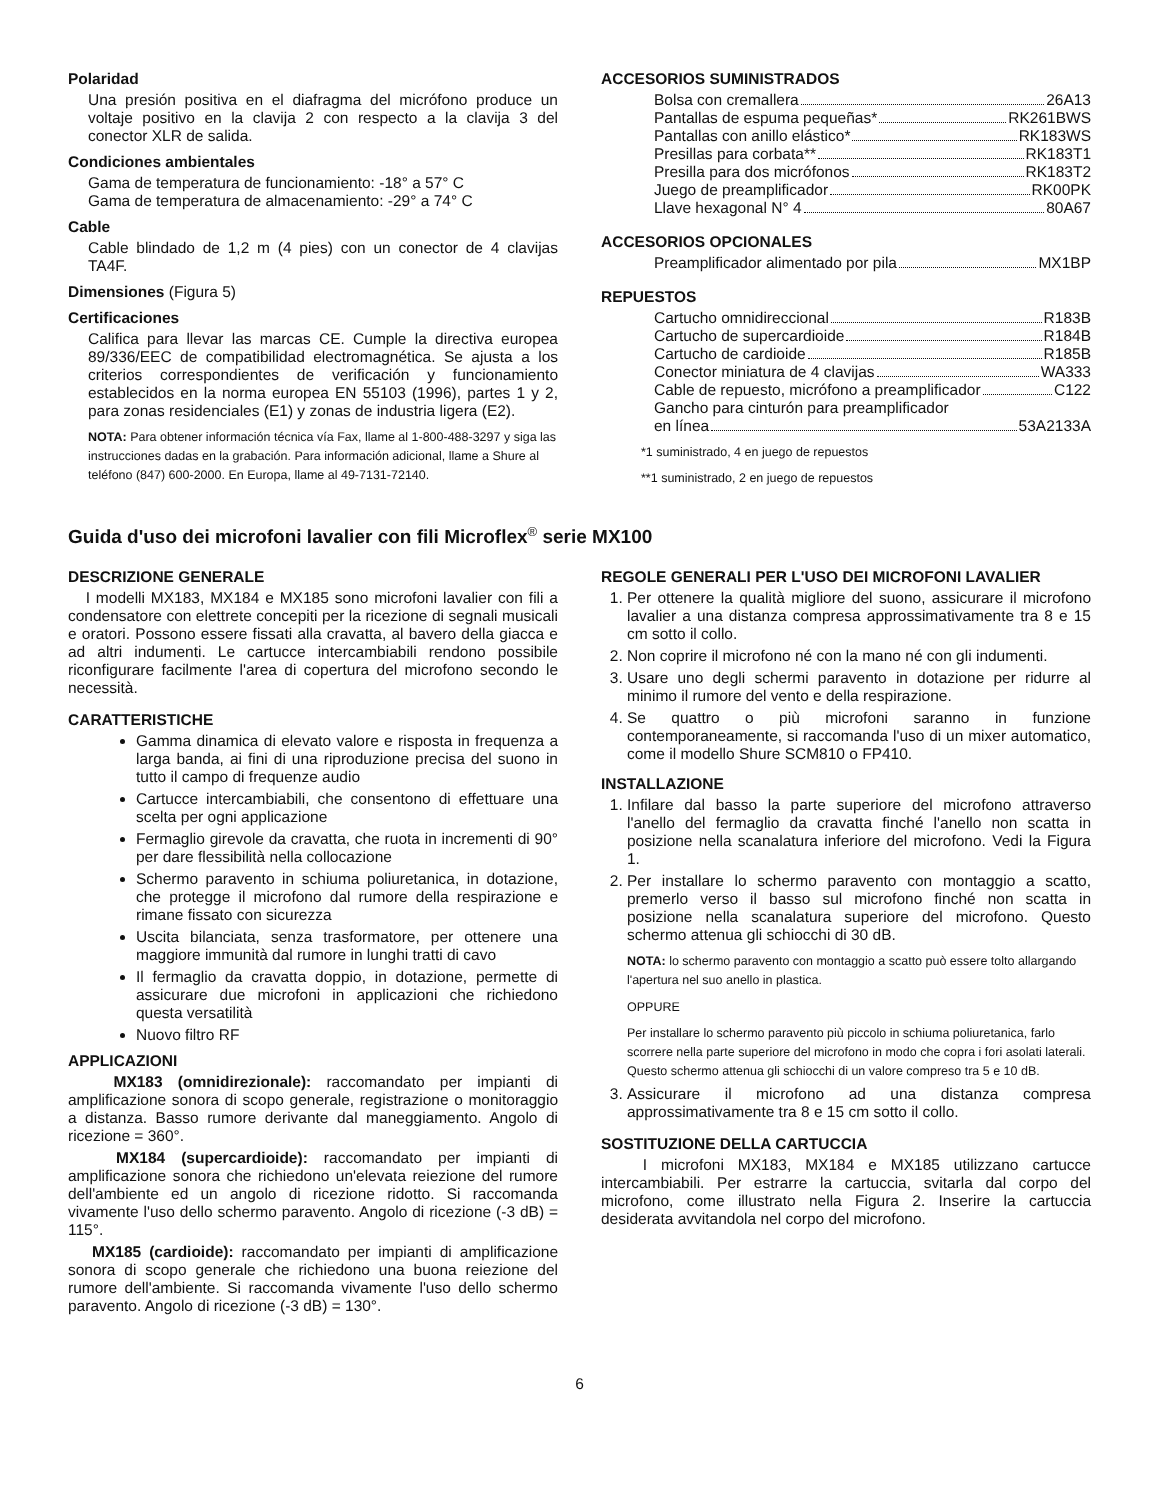Polaridad
Una presión positiva en el diafragma del micrófono produce un voltaje positivo en la clavija 2 con respecto a la clavija 3 del conector XLR de salida.
Condiciones ambientales
Gama de temperatura de funcionamiento: -18° a 57° C
Gama de temperatura de almacenamiento: -29° a 74° C
Cable
Cable blindado de 1,2 m (4 pies) con un conector de 4 clavijas TA4F.
Dimensiones (Figura 5)
Certificaciones
Califica para llevar las marcas CE. Cumple la directiva europea 89/336/EEC de compatibilidad electromagnética. Se ajusta a los criterios correspondientes de verificación y funcionamiento establecidos en la norma europea EN 55103 (1996), partes 1 y 2, para zonas residenciales (E1) y zonas de industria ligera (E2).
NOTA: Para obtener información técnica vía Fax, llame al 1-800-488-3297 y siga las instrucciones dadas en la grabación. Para información adicional, llame a Shure al teléfono (847) 600-2000. En Europa, llame al 49-7131-72140.
ACCESORIOS SUMINISTRADOS
Bolsa con cremallera 26A13
Pantallas de espuma pequeñas* RK261BWS
Pantallas con anillo elástico* RK183WS
Presillas para corbata** RK183T1
Presilla para dos micrófonos RK183T2
Juego de preamplificador RK00PK
Llave hexagonal N° 4 80A67
ACCESORIOS OPCIONALES
Preamplificador alimentado por pila MX1BP
REPUESTOS
Cartucho omnidireccional R183B
Cartucho de supercardioide R184B
Cartucho de cardioide R185B
Conector miniatura de 4 clavijas WA333
Cable de repuesto, micrófono a preamplificador C122
Gancho para cinturón para preamplificador
en línea 53A2133A
*1 suministrado, 4 en juego de repuestos
**1 suministrado, 2 en juego de repuestos
Guida d'uso dei microfoni lavalier con fili Microflex<sup>®</sup> serie MX100
DESCRIZIONE GENERALE
I modelli MX183, MX184 e MX185 sono microfoni lavalier con fili a condensatore con elettrete concepiti per la ricezione di segnali musicali e oratori. Possono essere fissati alla cravatta, al bavero della giacca e ad altri indumenti. Le cartucce intercambiabili rendono possibile riconfigurare facilmente l'area di copertura del microfono secondo le necessità.
CARATTERISTICHE
Gamma dinamica di elevato valore e risposta in frequenza a larga banda, ai fini di una riproduzione precisa del suono in tutto il campo di frequenze audio
Cartucce intercambiabili, che consentono di effettuare una scelta per ogni applicazione
Fermaglio girevole da cravatta, che ruota in incrementi di 90° per dare flessibilità nella collocazione
Schermo paravento in schiuma poliuretanica, in dotazione, che protegge il microfono dal rumore della respirazione e rimane fissato con sicurezza
Uscita bilanciata, senza trasformatore, per ottenere una maggiore immunità dal rumore in lunghi tratti di cavo
Il fermaglio da cravatta doppio, in dotazione, permette di assicurare due microfoni in applicazioni che richiedono questa versatilità
Nuovo filtro RF
APPLICAZIONI
MX183 (omnidirezionale): raccomandato per impianti di amplificazione sonora di scopo generale, registrazione o monitoraggio a distanza. Basso rumore derivante dal maneggiamento. Angolo di ricezione = 360°.
MX184 (supercardioide): raccomandato per impianti di amplificazione sonora che richiedono un'elevata reiezione del rumore dell'ambiente ed un angolo di ricezione ridotto. Si raccomanda vivamente l'uso dello schermo paravento. Angolo di ricezione (-3 dB) = 115°.
MX185 (cardioide): raccomandato per impianti di amplificazione sonora di scopo generale che richiedono una buona reiezione del rumore dell'ambiente. Si raccomanda vivamente l'uso dello schermo paravento. Angolo di ricezione (-3 dB) = 130°.
REGOLE GENERALI PER L'USO DEI MICROFONI LAVALIER
1. Per ottenere la qualità migliore del suono, assicurare il microfono lavalier a una distanza compresa approssimativamente tra 8 e 15 cm sotto il collo.
2. Non coprire il microfono né con la mano né con gli indumenti.
3. Usare uno degli schermi paravento in dotazione per ridurre al minimo il rumore del vento e della respirazione.
4. Se quattro o più microfoni saranno in funzione contemporaneamente, si raccomanda l'uso di un mixer automatico, come il modello Shure SCM810 o FP410.
INSTALLAZIONE
1. Infilare dal basso la parte superiore del microfono attraverso l'anello del fermaglio da cravatta finché l'anello non scatta in posizione nella scanalatura inferiore del microfono. Vedi la Figura 1.
2. Per installare lo schermo paravento con montaggio a scatto, premerlo verso il basso sul microfono finché non scatta in posizione nella scanalatura superiore del microfono. Questo schermo attenua gli schiocchi di 30 dB.
NOTA: lo schermo paravento con montaggio a scatto può essere tolto allargando l'apertura nel suo anello in plastica.
OPPURE
Per installare lo schermo paravento più piccolo in schiuma poliuretanica, farlo scorrere nella parte superiore del microfono in modo che copra i fori asolati laterali. Questo schermo attenua gli schiocchi di un valore compreso tra 5 e 10 dB.
3. Assicurare il microfono ad una distanza compresa approssimativamente tra 8 e 15 cm sotto il collo.
SOSTITUZIONE DELLA CARTUCCIA
I microfoni MX183, MX184 e MX185 utilizzano cartucce intercambiabili. Per estrarre la cartuccia, svitarla dal corpo del microfono, come illustrato nella Figura 2. Inserire la cartuccia desiderata avvitandola nel corpo del microfono.
6